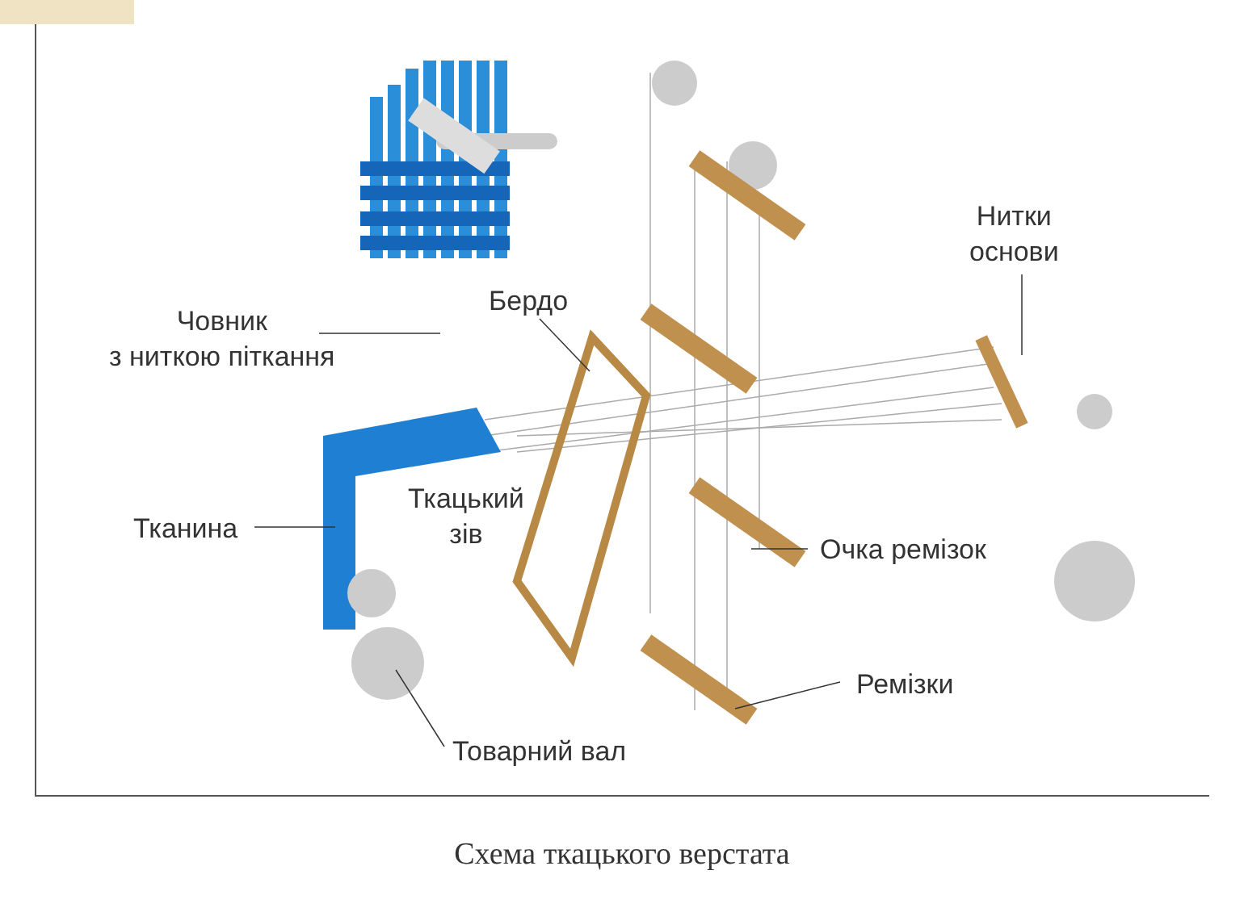Човник
з ниткою піткання
Бердо
Нитки
основи
Ткацький
зів
Тканина
Очка ремізок
Ремізки
Товарний вал
Схема ткацького верстата